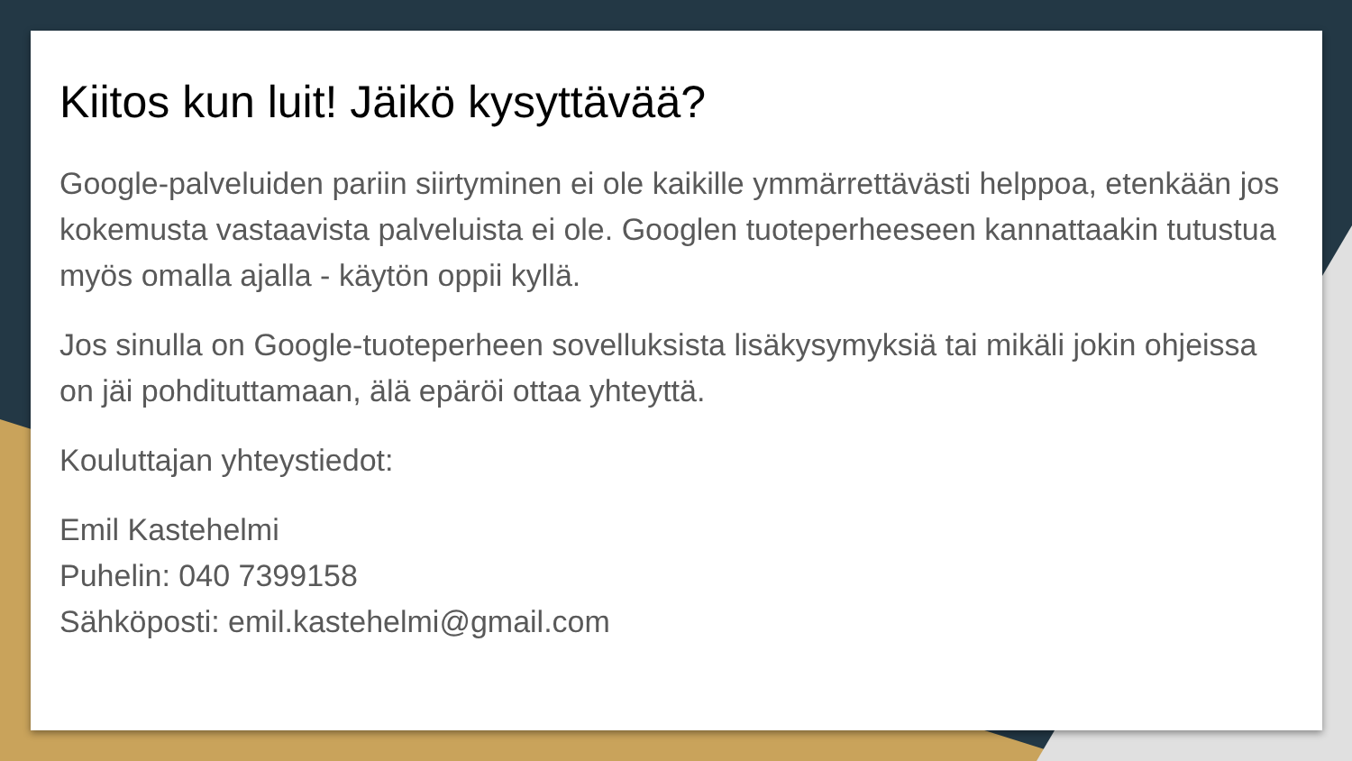Kiitos kun luit! Jäikö kysyttävää?
Google-palveluiden pariin siirtyminen ei ole kaikille ymmärrettävästi helppoa, etenkään jos kokemusta vastaavista palveluista ei ole. Googlen tuoteperheeseen kannattaakin tutustua myös omalla ajalla - käytön oppii kyllä.
Jos sinulla on Google-tuoteperheen sovelluksista lisäkysymyksiä tai mikäli jokin ohjeissa on jäi pohdituttamaan, älä epäröi ottaa yhteyttä.
Kouluttajan yhteystiedot:
Emil Kastehelmi
Puhelin: 040 7399158
Sähköposti: emil.kastehelmi@gmail.com